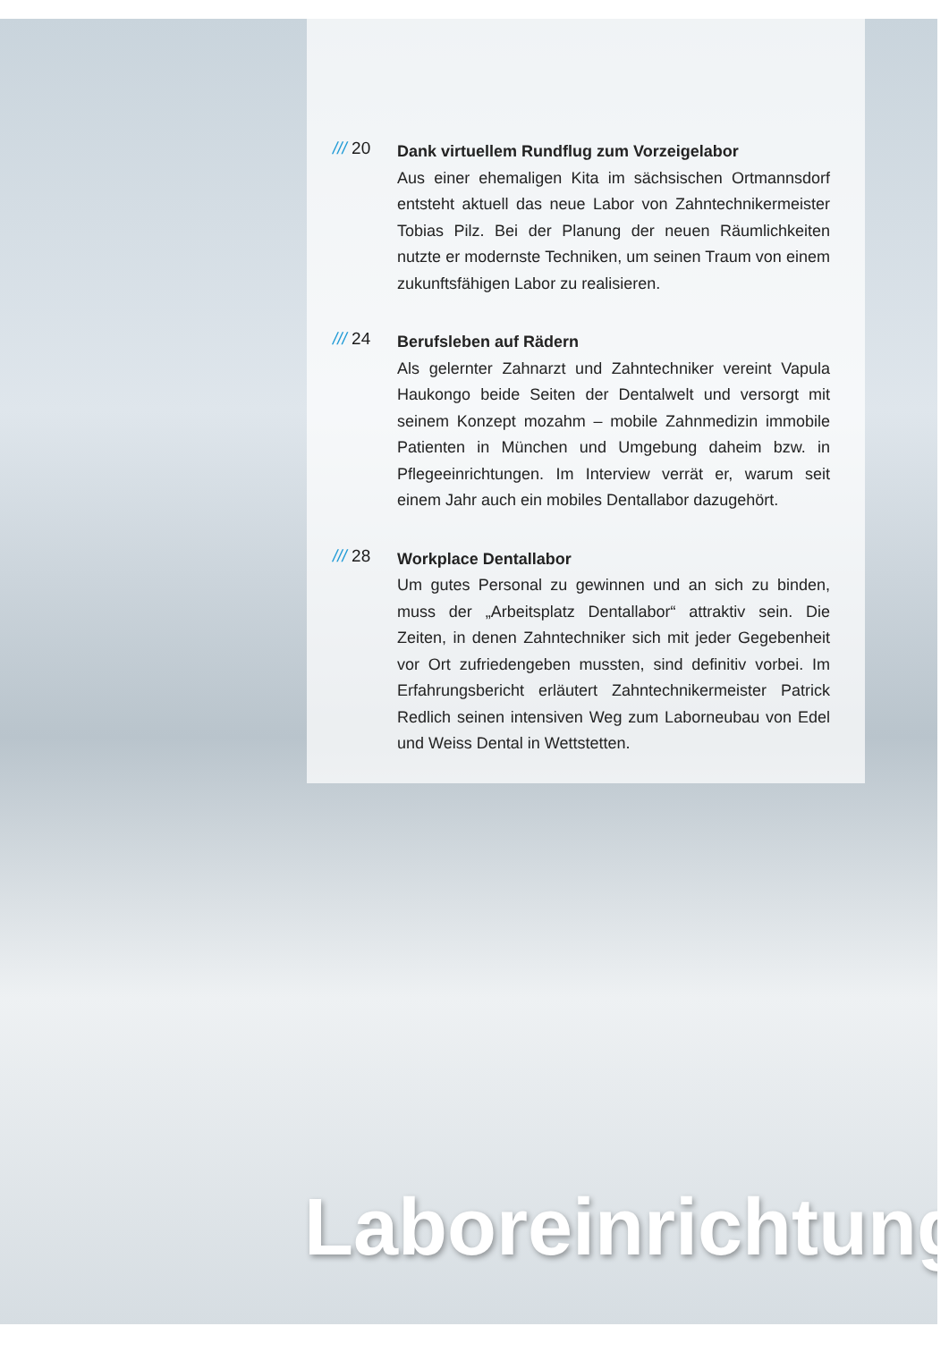/// 20
Dank virtuellem Rundflug zum Vorzeigelabor
Aus einer ehemaligen Kita im sächsischen Ortmannsdorf entsteht aktuell das neue Labor von Zahntechnikermeister Tobias Pilz. Bei der Planung der neuen Räumlichkeiten nutzte er modernste Techniken, um seinen Traum von einem zukunftsfähigen Labor zu realisieren.
/// 24
Berufsleben auf Rädern
Als gelernter Zahnarzt und Zahntechniker vereint Vapula Haukongo beide Seiten der Dentalwelt und versorgt mit seinem Konzept mozahm – mobile Zahnmedizin immobile Patienten in München und Umgebung daheim bzw. in Pflegeeinrichtungen. Im Interview verrät er, warum seit einem Jahr auch ein mobiles Dentallabor dazugehört.
/// 28
Workplace Dentallabor
Um gutes Personal zu gewinnen und an sich zu binden, muss der „Arbeitsplatz Dentallabor“ attraktiv sein. Die Zeiten, in denen Zahntechniker sich mit jeder Gegebenheit vor Ort zufriedengeben mussten, sind definitiv vorbei. Im Erfahrungsbericht erläutert Zahntechnikermeister Patrick Redlich seinen intensiven Weg zum Laborneubau von Edel und Weiss Dental in Wettstetten.
Laboreinrichtung